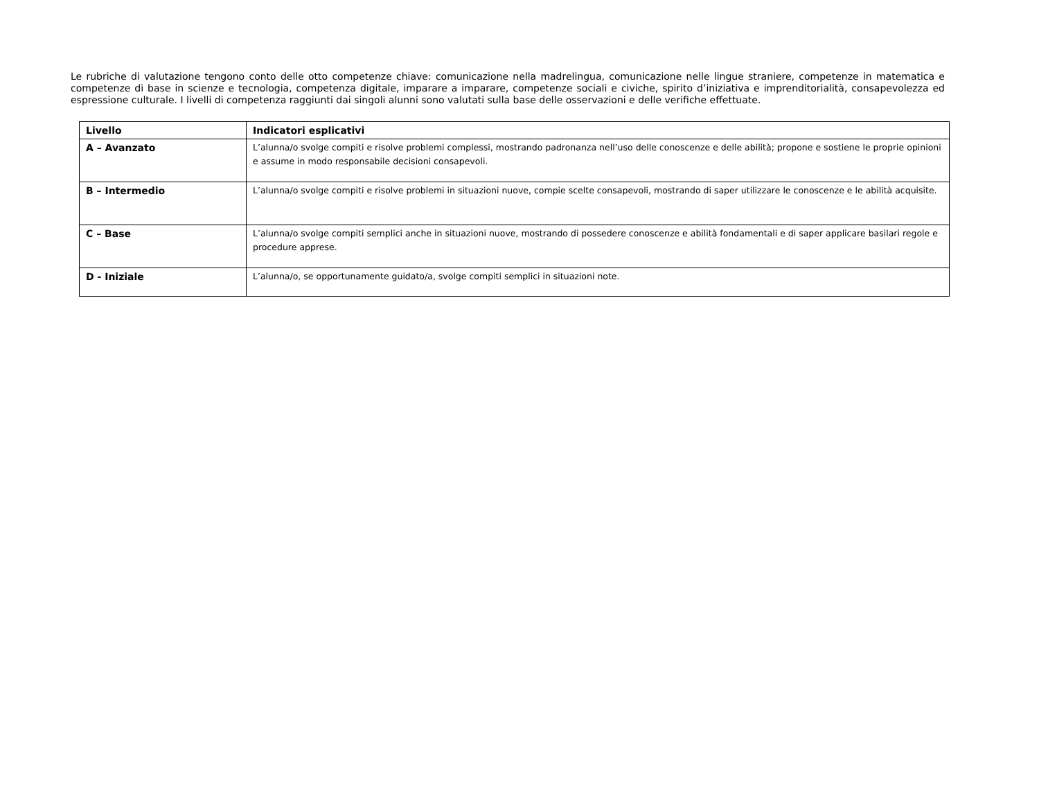Le rubriche di valutazione tengono conto delle otto competenze chiave: comunicazione nella madrelingua, comunicazione nelle lingue straniere, competenze in matematica e competenze di base in scienze e tecnologia, competenza digitale, imparare a imparare, competenze sociali e civiche, spirito d’iniziativa e imprenditorialità, consapevolezza ed espressione culturale. I livelli di competenza raggiunti dai singoli alunni sono valutati sulla base delle osservazioni e delle verifiche effettuate.
| Livello | Indicatori esplicativi |
| --- | --- |
| A – Avanzato | L’alunna/o svolge compiti e risolve problemi complessi, mostrando padronanza nell’uso delle conoscenze e delle abilità; propone e sostiene le proprie opinioni e assume in modo responsabile decisioni consapevoli. |
| B – Intermedio | L’alunna/o svolge compiti e risolve problemi in situazioni nuove, compie scelte consapevoli, mostrando di saper utilizzare le conoscenze e le abilità acquisite. |
| C – Base | L’alunna/o svolge compiti semplici anche in situazioni nuove, mostrando di possedere conoscenze e abilità fondamentali e di saper applicare basilari regole e procedure apprese. |
| D - Iniziale | L’alunna/o, se opportunamente guidato/a, svolge compiti semplici in situazioni note. |